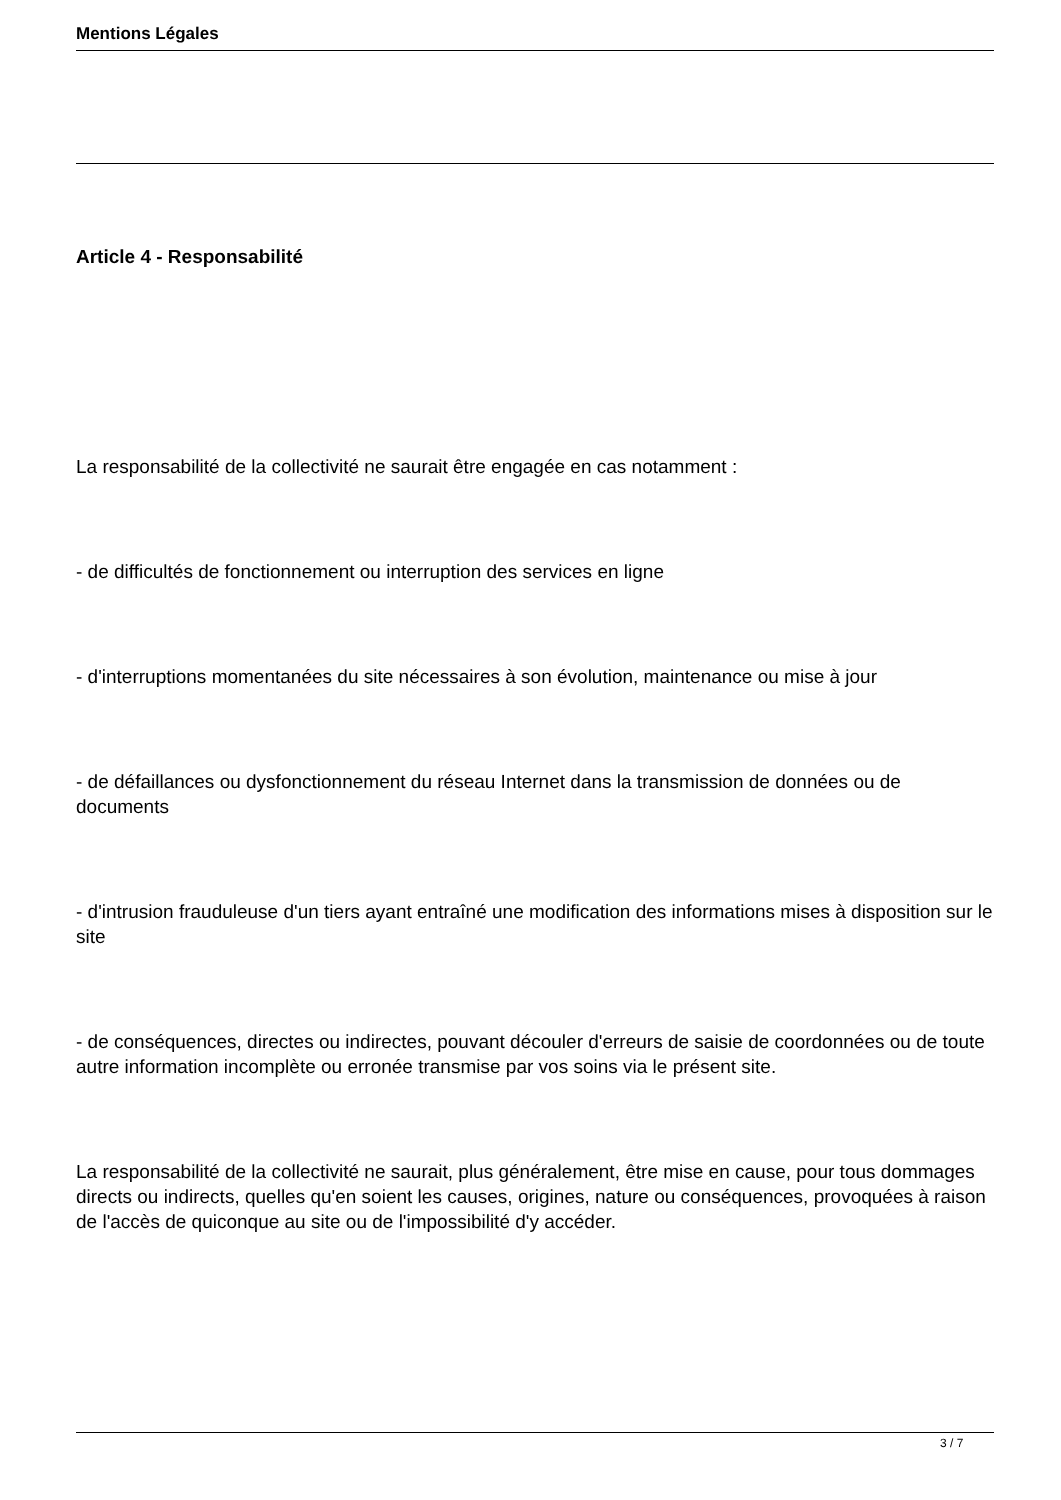Mentions Légales
Article 4 - Responsabilité
La responsabilité de la collectivité ne saurait être engagée en cas notamment :
- de difficultés de fonctionnement ou interruption des services en ligne
- d'interruptions momentanées du site nécessaires à son évolution, maintenance ou mise à jour
- de défaillances ou dysfonctionnement du réseau Internet dans la transmission de données ou de documents
- d'intrusion frauduleuse d'un tiers ayant entraîné une modification des informations mises à disposition sur le site
- de conséquences, directes ou indirectes, pouvant découler d'erreurs de saisie de coordonnées ou de toute autre information incomplète ou erronée transmise par vos soins via le présent site.
La responsabilité de la collectivité ne saurait, plus généralement, être mise en cause, pour tous dommages directs ou indirects, quelles qu'en soient les causes, origines, nature ou conséquences, provoquées à raison de l'accès de quiconque au site ou de l'impossibilité d'y accéder.
3 / 7